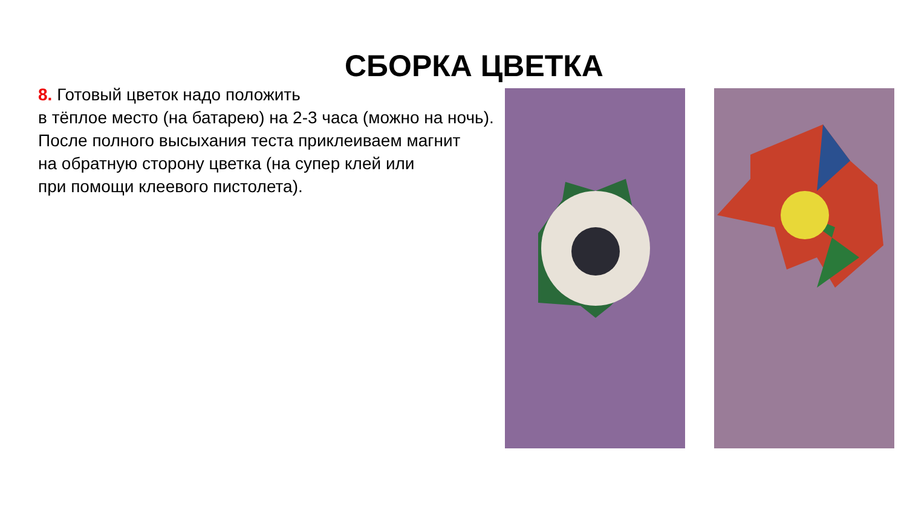СБОРКА ЦВЕТКА
8. Готовый цветок надо положить
в тёплое место (на батарею) на 2-3 часа (можно на ночь).
После полного высыхания теста приклеиваем магнит
на обратную сторону цветка (на супер клей или
при помощи клеевого пистолета).